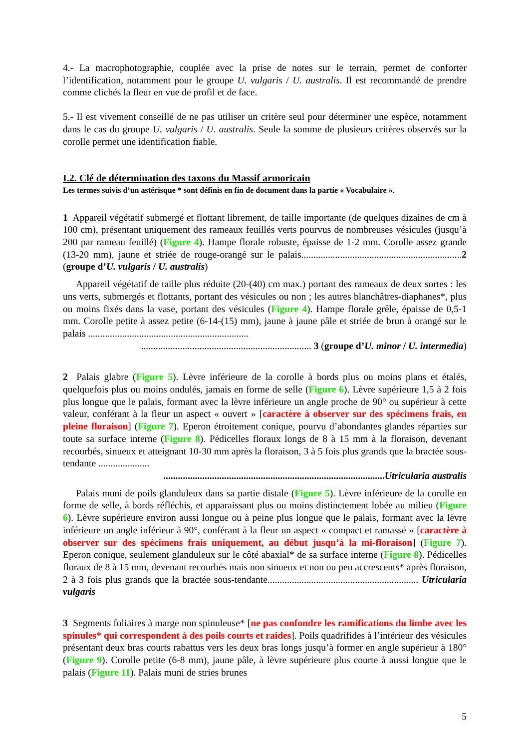4.- La macrophotographie, couplée avec la prise de notes sur le terrain, permet de conforter l’identification, notamment pour le groupe U. vulgaris / U. australis. Il est recommandé de prendre comme clichés la fleur en vue de profil et de face.
5.- Il est vivement conseillé de ne pas utiliser un critère seul pour déterminer une espèce, notamment dans le cas du groupe U. vulgaris / U. australis. Seule la somme de plusieurs critères observés sur la corolle permet une identification fiable.
I.2. Clé de détermination des taxons du Massif armoricain
Les termes suivis d’un astérisque * sont définis en fin de document dans la partie « Vocabulaire ».
1 Appareil végétatif submergé et flottant librement, de taille importante (de quelques dizaines de cm à 100 cm), présentant uniquement des rameaux feuillés verts pourvus de nombreuses vésicules (jusqu’à 200 par rameau feuillé) (Figure 4). Hampe florale robuste, épaisse de 1-2 mm. Corolle assez grande (13-20 mm), jaune et striée de rouge-orangé sur le palais..................................................................2 (groupe d’U. vulgaris / U. australis)
Appareil végétatif de taille plus réduite (20-(40) cm max.) portant des rameaux de deux sortes : les uns verts, submergés et flottants, portant des vésicules ou non ; les autres blanchâtres-diaphanes*, plus ou moins fixés dans la vase, portant des vésicules (Figure 4). Hampe florale grêle, épaisse de 0,5-1 mm. Corolle petite à assez petite (6-14-(15) mm), jaune à jaune pâle et striée de brun à orangé sur le palais ..................................................................
...................................................................... 3 (groupe d’U. minor / U. intermedia)
2 Palais glabre (Figure 5). Lèvre inférieure de la corolle à bords plus ou moins plans et étalés, quelquefois plus ou moins ondulés, jamais en forme de selle (Figure 6). Lèvre supérieure 1,5 à 2 fois plus longue que le palais, formant avec la lèvre inférieure un angle proche de 90° ou supérieur à cette valeur, conférant à la fleur un aspect « ouvert » [caractère à observer sur des spécimens frais, en pleine floraison] (Figure 7). Eperon étroitement conique, pourvu d’abondantes glandes réparties sur toute sa surface interne (Figure 8). Pédicelles floraux longs de 8 à 15 mm à la floraison, devenant recourbés, sinueux et atteignant 10-30 mm après la floraison, 3 à 5 fois plus grands que la bractée sous-tendante .....................
...........................................................................................Utricularia australis
Palais muni de poils glanduleux dans sa partie distale (Figure 5). Lèvre inférieure de la corolle en forme de selle, à bords réfléchis, et apparaissant plus ou moins distinctement lobée au milieu (Figure 6). Lèvre supérieure environ aussi longue ou à peine plus longue que le palais, formant avec la lèvre inférieure un angle inférieur à 90°, conférant à la fleur un aspect « compact et ramassé » [caractère à observer sur des spécimens frais uniquement, au début jusqu’à la mi-floraison] (Figure 7). Eperon conique, seulement glanduleux sur le côté abaxial* de sa surface interne (Figure 8). Pédicelles floraux de 8 à 15 mm, devenant recourbés mais non sinueux et non ou peu accrescents* après floraison, 2 à 3 fois plus grands que la bractée sous-tendante.............................................................. Utricularia vulgaris
3 Segments foliaires à marge non spinuleuse* [ne pas confondre les ramifications du limbe avec les spinules* qui correspondent à des poils courts et raides]. Poils quadrifides à l’intérieur des vésicules présentant deux bras courts rabattus vers les deux bras longs jusqu’à former en angle supérieur à 180° (Figure 9). Corolle petite (6-8 mm), jaune pâle, à lèvre supérieure plus courte à aussi longue que le palais (Figure 11). Palais muni de stries brunes
5